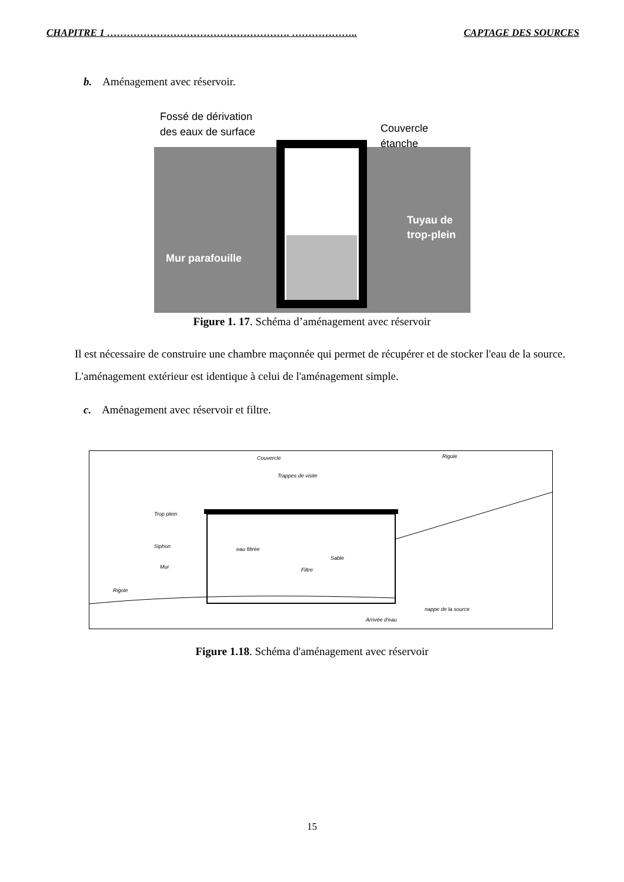CHAPITRE 1 ………………………………………………. ……………….. CAPTAGE DES SOURCES
b. Aménagement avec réservoir.
Fossé de dérivation
des eaux de surface
Couvercle
étanche
Tuyau de
trop-plein
Mur parafouille
Figure 1. 17. Schéma d’aménagement avec réservoir
Il est nécessaire de construire une chambre maçonnée qui permet de récupérer et de stocker l'eau de la source. L'aménagement extérieur est identique à celui de l'aménagement simple.
c. Aménagement avec réservoir et filtre.
Couvercle
Trappes de visite
Rigole
Trop plein
Siphon
Mur
eau filtrée
Sable
Filtre
Rigole
Arrivée d'eau
nappe de la source
Figure 1.18. Schéma d'aménagement avec réservoir
15